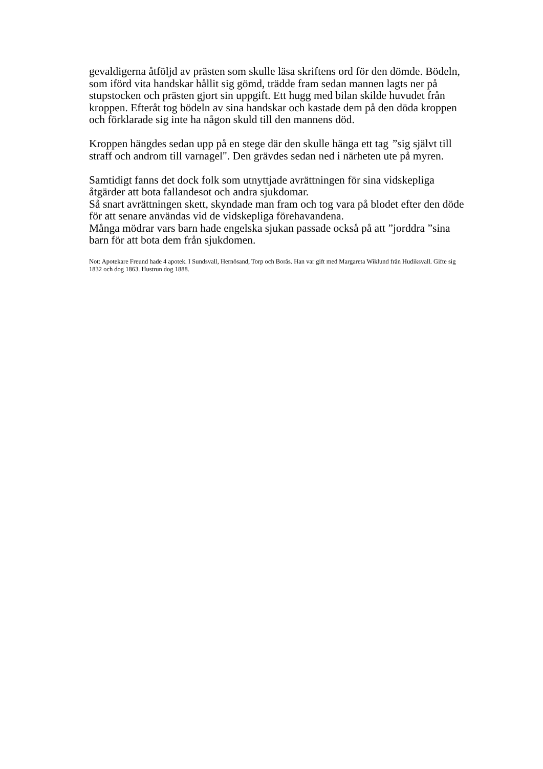gevaldigerna åtföljd av prästen som skulle läsa skriftens ord för den dömde. Bödeln, som iförd vita handskar hållit sig gömd, trädde fram sedan mannen lagts ner på stupstocken och prästen gjort sin uppgift. Ett hugg med bilan skilde huvudet från kroppen. Efteråt tog bödeln av sina handskar och kastade dem på den döda kroppen och förklarade sig inte ha någon skuld till den mannens död.
Kroppen hängdes sedan upp på en stege där den skulle hänga ett tag ”sig självt till straff och androm till varnagel". Den grävdes sedan ned i närheten ute på myren.
Samtidigt fanns det dock folk som utnyttjade avrättningen för sina vidskepliga åtgärder att bota fallandesot och andra sjukdomar.
Så snart avrättningen skett, skyndade man fram och tog vara på blodet efter den döde för att senare användas vid de vidskepliga förehavandena.
Många mödrar vars barn hade engelska sjukan passade också på att ”jorddra ”sina barn för att bota dem från sjukdomen.
Not: Apotekare Freund hade 4 apotek. I Sundsvall, Hernösand, Torp och Borås. Han var gift med Margareta Wiklund från Hudiksvall. Gifte sig 1832 och dog 1863. Hustrun dog 1888.